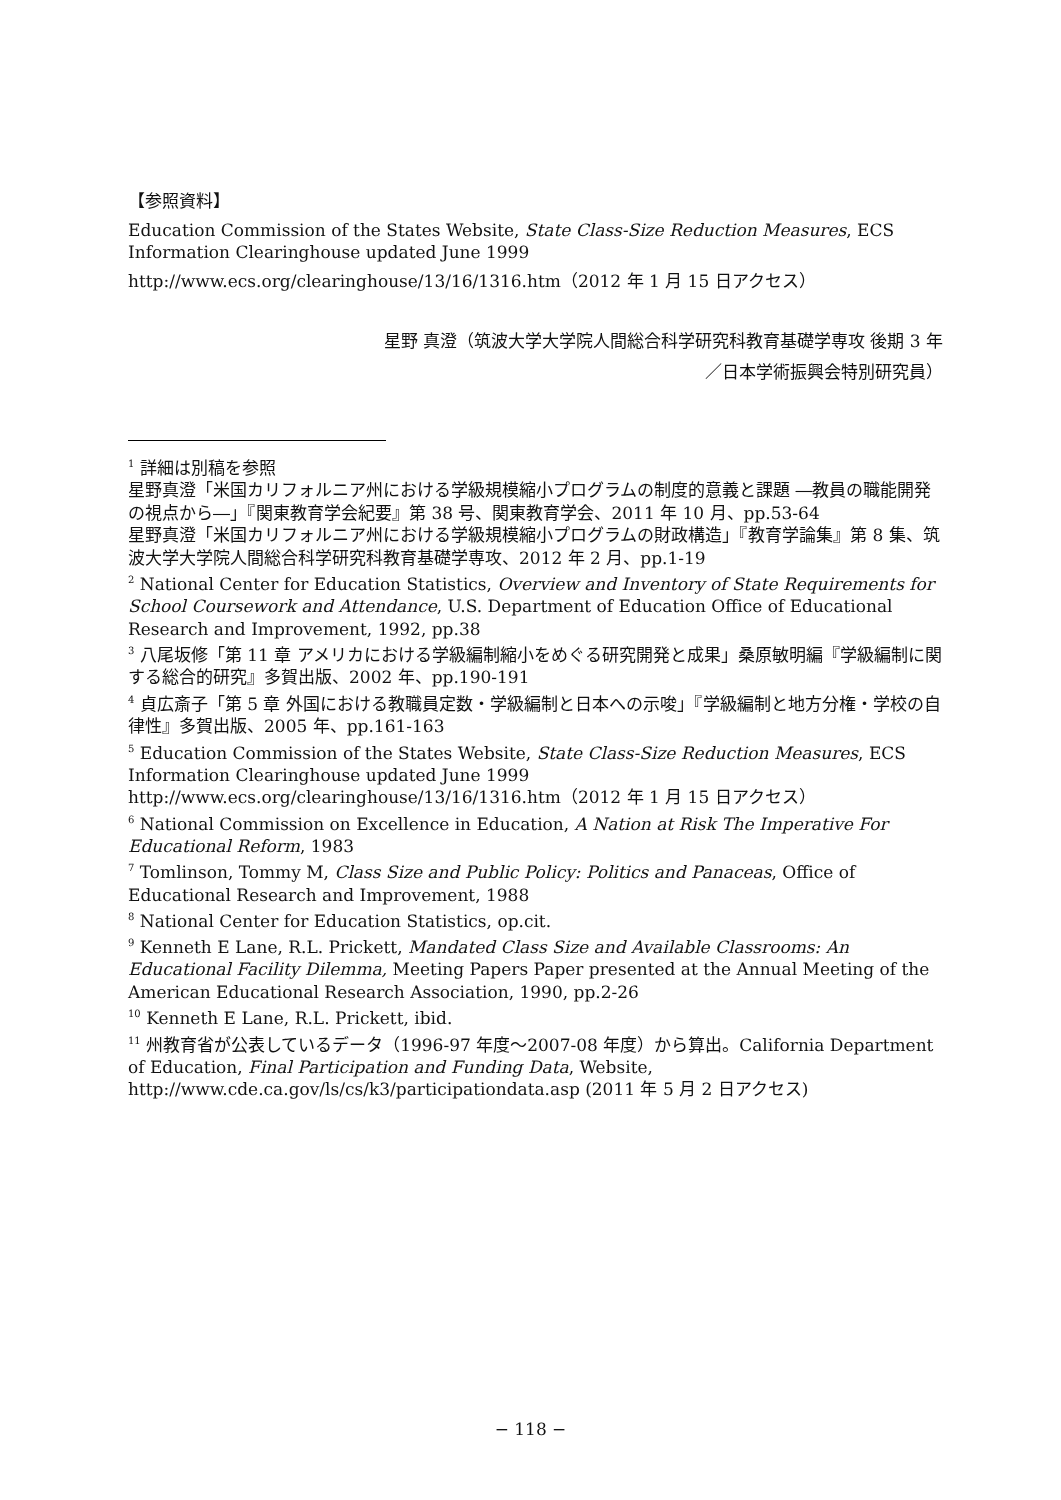【参照資料】
Education Commission of the States Website, State Class-Size Reduction Measures, ECS Information Clearinghouse updated June 1999
http://www.ecs.org/clearinghouse/13/16/1316.htm（2012 年 1 月 15 日アクセス）
星野 真澄（筑波大学大学院人間総合科学研究科教育基礎学専攻 後期 3 年
／日本学術振興会特別研究員）
<sup>1</sup> 詳細は別稿を参照
星野真澄「米国カリフォルニア州における学級規模縮小プログラムの制度的意義と課題 ―教員の職能開発の視点から―」『関東教育学会紀要』第 38 号、関東教育学会、2011 年 10 月、pp.53-64
星野真澄「米国カリフォルニア州における学級規模縮小プログラムの財政構造」『教育学論集』第 8 集、筑波大学大学院人間総合科学研究科教育基礎学専攻、2012 年 2 月、pp.1-19
<sup>2</sup> National Center for Education Statistics, Overview and Inventory of State Requirements for School Coursework and Attendance, U.S. Department of Education Office of Educational Research and Improvement, 1992, pp.38
<sup>3</sup> 八尾坂修「第 11 章 アメリカにおける学級編制縮小をめぐる研究開発と成果」桑原敏明編『学級編制に関する総合的研究』多賀出版、2002 年、pp.190-191
<sup>4</sup> 貞広斎子「第 5 章 外国における教職員定数・学級編制と日本への示唆」『学級編制と地方分権・学校の自律性』多賀出版、2005 年、pp.161-163
<sup>5</sup> Education Commission of the States Website, State Class-Size Reduction Measures, ECS Information Clearinghouse updated June 1999
http://www.ecs.org/clearinghouse/13/16/1316.htm（2012 年 1 月 15 日アクセス）
<sup>6</sup> National Commission on Excellence in Education, A Nation at Risk The Imperative For Educational Reform, 1983
<sup>7</sup> Tomlinson, Tommy M, Class Size and Public Policy: Politics and Panaceas, Office of Educational Research and Improvement, 1988
<sup>8</sup> National Center for Education Statistics, op.cit.
<sup>9</sup> Kenneth E Lane, R.L. Prickett, Mandated Class Size and Available Classrooms: An Educational Facility Dilemma, Meeting Papers Paper presented at the Annual Meeting of the American Educational Research Association, 1990, pp.2-26
<sup>10</sup> Kenneth E Lane, R.L. Prickett, ibid.
<sup>11</sup> 州教育省が公表しているデータ（1996-97 年度～2007-08 年度）から算出。California Department of Education, Final Participation and Funding Data, Website, http://www.cde.ca.gov/ls/cs/k3/participationdata.asp (2011 年 5 月 2 日アクセス)
− 118 −